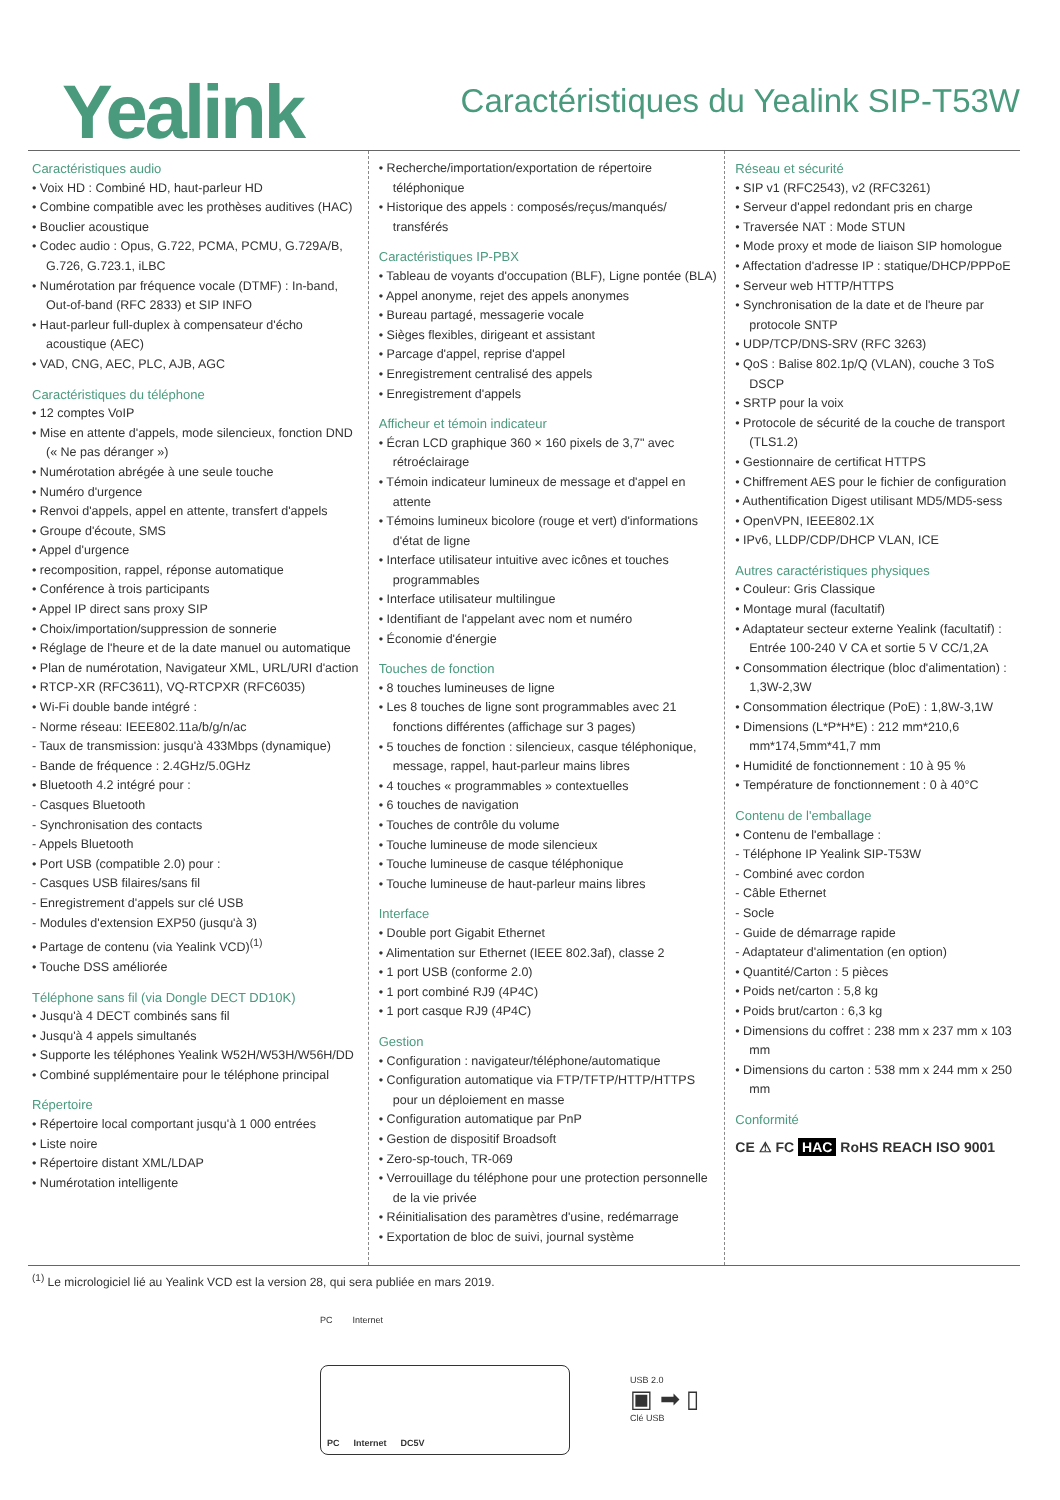Yealink
Caractéristiques du Yealink SIP-T53W
Caractéristiques audio
• Voix HD : Combiné HD, haut-parleur HD
• Combine compatible avec les prothèses auditives (HAC)
• Bouclier acoustique
• Codec audio : Opus, G.722, PCMA, PCMU, G.729A/B, G.726, G.723.1, iLBC
• Numérotation par fréquence vocale (DTMF) : In-band, Out-of-band (RFC 2833) et SIP INFO
• Haut-parleur full-duplex à compensateur d'écho acoustique (AEC)
• VAD, CNG, AEC, PLC, AJB, AGC
Caractéristiques du téléphone
• 12 comptes VoIP
• Mise en attente d'appels, mode silencieux, fonction DND (« Ne pas déranger »)
• Numérotation abrégée à une seule touche
• Numéro d'urgence
• Renvoi d'appels, appel en attente, transfert d'appels
• Groupe d'écoute, SMS
• Appel d'urgence
• recomposition, rappel, réponse automatique
• Conférence à trois participants
• Appel IP direct sans proxy SIP
• Choix/importation/suppression de sonnerie
• Réglage de l'heure et de la date manuel ou automatique
• Plan de numérotation, Navigateur XML, URL/URI d'action
• RTCP-XR (RFC3611), VQ-RTCPXR (RFC6035)
• Wi-Fi double bande intégré :
- Norme réseau: IEEE802.11a/b/g/n/ac
- Taux de transmission: jusqu'à 433Mbps (dynamique)
- Bande de fréquence : 2.4GHz/5.0GHz
• Bluetooth 4.2 intégré pour :
- Casques Bluetooth
- Synchronisation des contacts
- Appels Bluetooth
• Port USB (compatible 2.0) pour :
- Casques USB filaires/sans fil
- Enregistrement d'appels sur clé USB
- Modules d'extension EXP50 (jusqu'à 3)
• Partage de contenu (via Yealink VCD)<sup>(1)</sup>
• Touche DSS améliorée
Téléphone sans fil (via Dongle DECT DD10K)
• Jusqu'à 4 DECT combinés sans fil
• Jusqu'à 4 appels simultanés
• Supporte les téléphones Yealink W52H/W53H/W56H/DD
• Combiné supplémentaire pour le téléphone principal
Répertoire
• Répertoire local comportant jusqu'à 1 000 entrées
• Liste noire
• Répertoire distant XML/LDAP
• Numérotation intelligente
• Recherche/importation/exportation de répertoire téléphonique
• Historique des appels : composés/reçus/manqués/ transférés
Caractéristiques IP-PBX
• Tableau de voyants d'occupation (BLF), Ligne pontée (BLA)
• Appel anonyme, rejet des appels anonymes
• Bureau partagé, messagerie vocale
• Sièges flexibles, dirigeant et assistant
• Parcage d'appel, reprise d'appel
• Enregistrement centralisé des appels
• Enregistrement d'appels
Afficheur et témoin indicateur
• Écran LCD graphique 360 × 160 pixels de 3,7" avec rétroéclairage
• Témoin indicateur lumineux de message et d'appel en attente
• Témoins lumineux bicolore (rouge et vert) d'informations d'état de ligne
• Interface utilisateur intuitive avec icônes et touches programmables
• Interface utilisateur multilingue
• Identifiant de l'appelant avec nom et numéro
• Économie d'énergie
Touches de fonction
• 8 touches lumineuses de ligne
• Les 8 touches de ligne sont programmables avec 21 fonctions différentes (affichage sur 3 pages)
• 5 touches de fonction : silencieux, casque téléphonique, message, rappel, haut-parleur mains libres
• 4 touches « programmables » contextuelles
• 6 touches de navigation
• Touches de contrôle du volume
• Touche lumineuse de mode silencieux
• Touche lumineuse de casque téléphonique
• Touche lumineuse de haut-parleur mains libres
Interface
• Double port Gigabit Ethernet
• Alimentation sur Ethernet (IEEE 802.3af), classe 2
• 1 port USB (conforme 2.0)
• 1 port combiné RJ9 (4P4C)
• 1 port casque RJ9 (4P4C)
Gestion
• Configuration : navigateur/téléphone/automatique
• Configuration automatique via FTP/TFTP/HTTP/HTTPS pour un déploiement en masse
• Configuration automatique par PnP
• Gestion de dispositif Broadsoft
• Zero-sp-touch, TR-069
• Verrouillage du téléphone pour une protection personnelle de la vie privée
• Réinitialisation des paramètres d'usine, redémarrage
• Exportation de bloc de suivi, journal système
Réseau et sécurité
• SIP v1 (RFC2543), v2 (RFC3261)
• Serveur d'appel redondant pris en charge
• Traversée NAT : Mode STUN
• Mode proxy et mode de liaison SIP homologue
• Affectation d'adresse IP : statique/DHCP/PPPoE
• Serveur web HTTP/HTTPS
• Synchronisation de la date et de l'heure par protocole SNTP
• UDP/TCP/DNS-SRV (RFC 3263)
• QoS : Balise 802.1p/Q (VLAN), couche 3 ToS DSCP
• SRTP pour la voix
• Protocole de sécurité de la couche de transport (TLS1.2)
• Gestionnaire de certificat HTTPS
• Chiffrement AES pour le fichier de configuration
• Authentification Digest utilisant MD5/MD5-sess
• OpenVPN, IEEE802.1X
• IPv6, LLDP/CDP/DHCP VLAN, ICE
Autres caractéristiques physiques
• Couleur: Gris Classique
• Montage mural (facultatif)
• Adaptateur secteur externe Yealink (facultatif) : Entrée 100-240 V CA et sortie 5 V CC/1,2A
• Consommation électrique (bloc d'alimentation) : 1,3W-2,3W
• Consommation électrique (PoE) : 1,8W-3,1W
• Dimensions (L*P*H*E) : 212 mm*210,6 mm*174,5mm*41,7 mm
• Humidité de fonctionnement : 10 à 95 %
• Température de fonctionnement : 0 à 40°C
Contenu de l'emballage
• Contenu de l'emballage :
- Téléphone IP Yealink SIP-T53W
- Combiné avec cordon
- Câble Ethernet
- Socle
- Guide de démarrage rapide
- Adaptateur d'alimentation (en option)
• Quantité/Carton : 5 pièces
• Poids net/carton : 5,8 kg
• Poids brut/carton : 6,3 kg
• Dimensions du coffret : 238 mm x 237 mm x 103 mm
• Dimensions du carton : 538 mm x 244 mm x 250 mm
Conformité
CE ⚠ FC HAC RoHS REACH ISO 9001
<sup>(1)</sup> Le micrologiciel lié au Yealink VCD est la version 28, qui sera publiée en mars 2019.
PC Internet
PC Internet DC5V
USB 2.0
▣ ➡ ▯
Clé USB